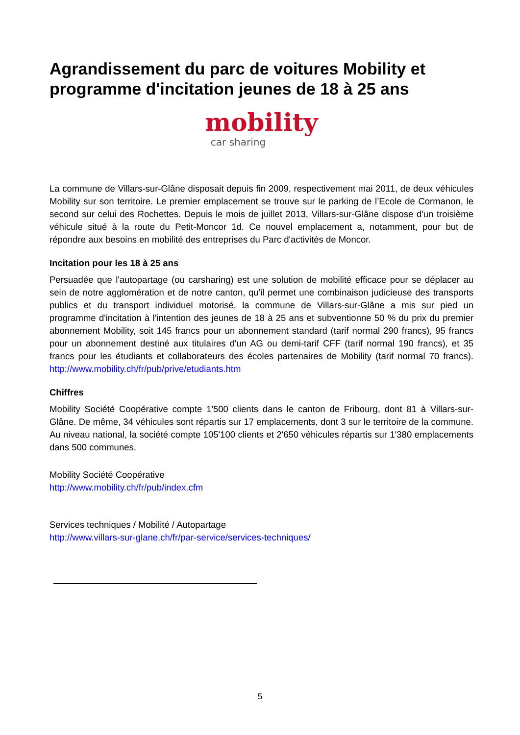Agrandissement du parc de voitures Mobility et programme d'incitation jeunes de 18 à 25 ans
mobility
car sharing
La commune de Villars-sur-Glâne disposait depuis fin 2009, respectivement mai 2011, de deux véhicules Mobility sur son territoire. Le premier emplacement se trouve sur le parking de l’Ecole de Cormanon, le second sur celui des Rochettes. Depuis le mois de juillet 2013, Villars-sur-Glâne dispose d'un troisième véhicule situé à la route du Petit-Moncor 1d. Ce nouvel emplacement a, notamment, pour but de répondre aux besoins en mobilité des entreprises du Parc d'activités de Moncor.
Incitation pour les 18 à 25 ans
Persuadée que l'autopartage (ou carsharing) est une solution de mobilité efficace pour se déplacer au sein de notre agglomération et de notre canton, qu'il permet une combinaison judicieuse des transports publics et du transport individuel motorisé, la commune de Villars-sur-Glâne a mis sur pied un programme d'incitation à l'intention des jeunes de 18 à 25 ans et subventionne 50 % du prix du premier abonnement Mobility, soit 145 francs pour un abonnement standard (tarif normal 290 francs), 95 francs pour un abonnement destiné aux titulaires d'un AG ou demi-tarif CFF (tarif normal 190 francs), et 35 francs pour les étudiants et collaborateurs des écoles partenaires de Mobility (tarif normal 70 francs). http://www.mobility.ch/fr/pub/prive/etudiants.htm
Chiffres
Mobility Société Coopérative compte 1'500 clients dans le canton de Fribourg, dont 81 à Villars-sur-Glâne. De même, 34 véhicules sont répartis sur 17 emplacements, dont 3 sur le territoire de la commune. Au niveau national, la société compte 105'100 clients et 2'650 véhicules répartis sur 1'380 emplacements dans 500 communes.
Mobility Société Coopérative
http://www.mobility.ch/fr/pub/index.cfm
Services techniques / Mobilité / Autopartage
http://www.villars-sur-glane.ch/fr/par-service/services-techniques/
5